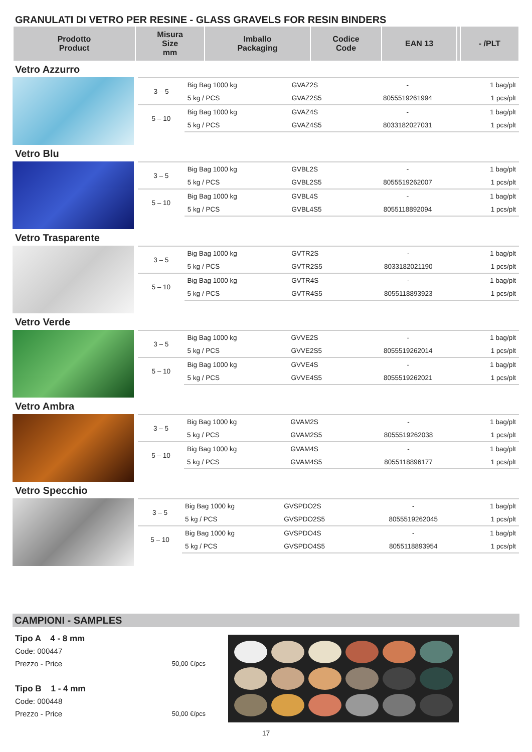GRANULATI DI VETRO PER RESINE - GLASS GRAVELS FOR RESIN BINDERS
| Prodotto Product | Misura Size mm | Imballo Packaging | Codice Code | EAN 13 | | - /PLT |
| --- | --- | --- | --- | --- | --- | --- |
Vetro Azzurro
| 3 – 5 | Big Bag 1000 kg | GVAZ2S | - | 1 bag/plt |
| | 5 kg / PCS | GVAZ2S5 | 8055519261994 | 1 pcs/plt |
| 5 – 10 | Big Bag 1000 kg | GVAZ4S | - | 1 bag/plt |
| | 5 kg / PCS | GVAZ4S5 | 8033182027031 | 1 pcs/plt |
Vetro Blu
| 3 – 5 | Big Bag 1000 kg | GVBL2S | - | 1 bag/plt |
| | 5 kg / PCS | GVBL2S5 | 8055519262007 | 1 pcs/plt |
| 5 – 10 | Big Bag 1000 kg | GVBL4S | - | 1 bag/plt |
| | 5 kg / PCS | GVBL4S5 | 8055118892094 | 1 pcs/plt |
Vetro Trasparente
| 3 – 5 | Big Bag 1000 kg | GVTR2S | - | 1 bag/plt |
| | 5 kg / PCS | GVTR2S5 | 8033182021190 | 1 pcs/plt |
| 5 – 10 | Big Bag 1000 kg | GVTR4S | - | 1 bag/plt |
| | 5 kg / PCS | GVTR4S5 | 8055118893923 | 1 pcs/plt |
Vetro Verde
| 3 – 5 | Big Bag 1000 kg | GVVE2S | - | 1 bag/plt |
| | 5 kg / PCS | GVVE2S5 | 8055519262014 | 1 pcs/plt |
| 5 – 10 | Big Bag 1000 kg | GVVE4S | - | 1 bag/plt |
| | 5 kg / PCS | GVVE4S5 | 8055519262021 | 1 pcs/plt |
Vetro Ambra
| 3 – 5 | Big Bag 1000 kg | GVAM2S | - | 1 bag/plt |
| | 5 kg / PCS | GVAM2S5 | 8055519262038 | 1 pcs/plt |
| 5 – 10 | Big Bag 1000 kg | GVAM4S | - | 1 bag/plt |
| | 5 kg / PCS | GVAM4S5 | 8055118896177 | 1 pcs/plt |
Vetro Specchio
| 3 – 5 | Big Bag 1000 kg | GVSPDO2S | - | 1 bag/plt |
| | 5 kg / PCS | GVSPDO2S5 | 8055519262045 | 1 pcs/plt |
| 5 – 10 | Big Bag 1000 kg | GVSPDO4S | - | 1 bag/plt |
| | 5 kg / PCS | GVSPDO4S5 | 8055118893954 | 1 pcs/plt |
CAMPIONI - SAMPLES
Tipo A 4 - 8 mm
Code: 000447
Prezzo - Price 50,00 €/pcs
Tipo B 1 - 4 mm
Code: 000448
Prezzo - Price 50,00 €/pcs
17